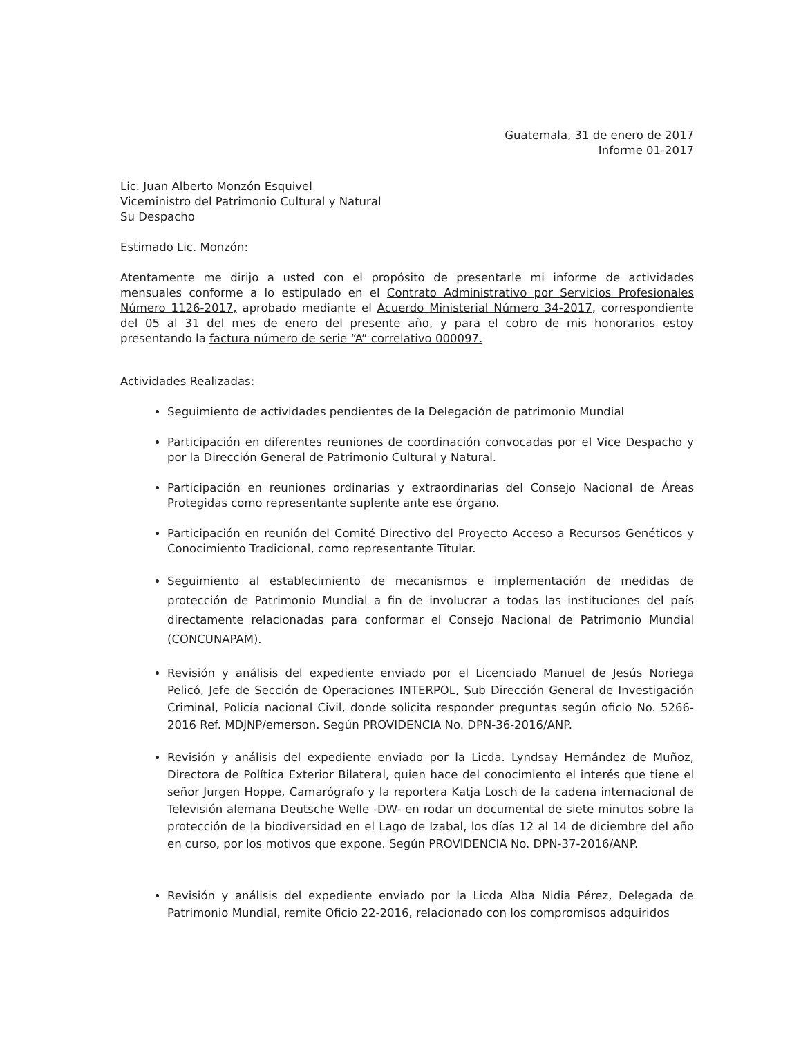Guatemala, 31 de enero de 2017
Informe 01-2017
Lic. Juan Alberto Monzón Esquivel
Viceministro del Patrimonio Cultural y Natural
Su Despacho
Estimado Lic. Monzón:
Atentamente me dirijo a usted con el propósito de presentarle mi informe de actividades mensuales conforme a lo estipulado en el Contrato Administrativo por Servicios Profesionales Número 1126-2017, aprobado mediante el Acuerdo Ministerial Número 34-2017, correspondiente del 05 al 31 del mes de enero del presente año, y para el cobro de mis honorarios estoy presentando la factura número de serie “A” correlativo 000097.
Actividades Realizadas:
Seguimiento de actividades pendientes de la Delegación de patrimonio Mundial
Participación en diferentes reuniones de coordinación convocadas por el Vice Despacho y por la Dirección General de Patrimonio Cultural y Natural.
Participación en reuniones ordinarias y extraordinarias del Consejo Nacional de Áreas Protegidas como representante suplente ante ese órgano.
Participación en reunión del Comité Directivo del Proyecto Acceso a Recursos Genéticos y Conocimiento Tradicional, como representante Titular.
Seguimiento al establecimiento de mecanismos e implementación de medidas de protección de Patrimonio Mundial a fin de involucrar a todas las instituciones del país directamente relacionadas para conformar el Consejo Nacional de Patrimonio Mundial (CONCUNAPAM).
Revisión y análisis del expediente enviado por el Licenciado Manuel de Jesús Noriega Pelicó, Jefe de Sección de Operaciones INTERPOL, Sub Dirección General de Investigación Criminal, Policía nacional Civil, donde solicita responder preguntas según oficio No. 5266-2016 Ref. MDJNP/emerson. Según PROVIDENCIA No. DPN-36-2016/ANP.
Revisión y análisis del expediente enviado por la Licda. Lyndsay Hernández de Muñoz, Directora de Política Exterior Bilateral, quien hace del conocimiento el interés que tiene el señor Jurgen Hoppe, Camarógrafo y la reportera Katja Losch de la cadena internacional de Televisión alemana Deutsche Welle -DW- en rodar un documental de siete minutos sobre la protección de la biodiversidad en el Lago de Izabal, los días 12 al 14 de diciembre del año en curso, por los motivos que expone. Según PROVIDENCIA No. DPN-37-2016/ANP.
Revisión y análisis del expediente enviado por la Licda Alba Nidia Pérez, Delegada de Patrimonio Mundial, remite Oficio 22-2016, relacionado con los compromisos adquiridos